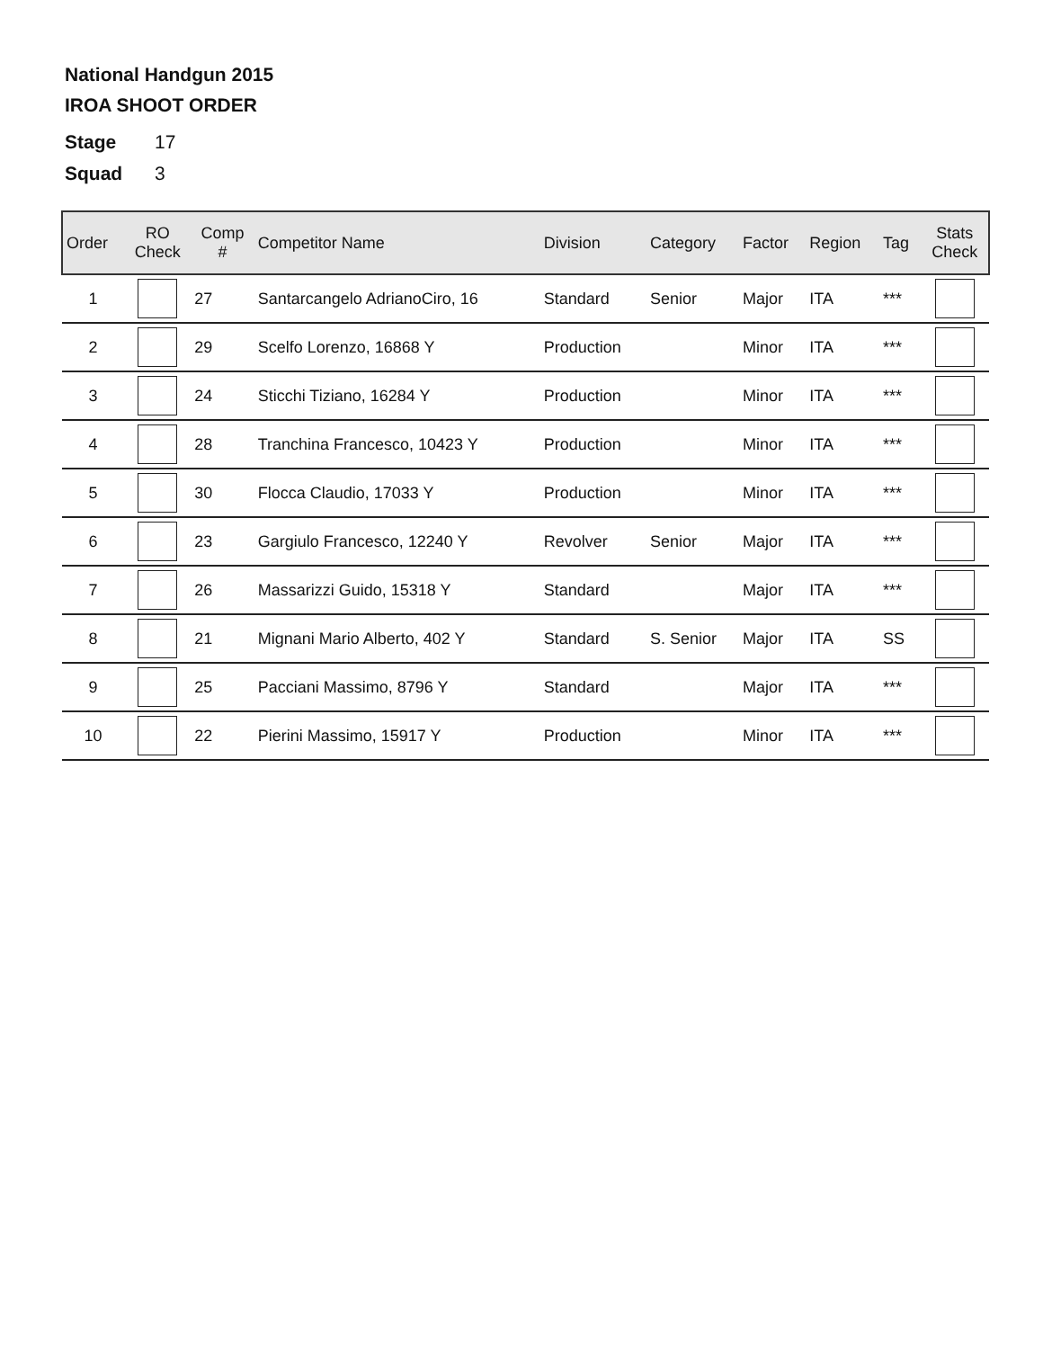National Handgun 2015
IROA SHOOT ORDER
Stage 17
Squad 3
| Order | RO Check | Comp # | Competitor Name | Division | Category | Factor | Region | Tag | Stats Check |
| --- | --- | --- | --- | --- | --- | --- | --- | --- | --- |
| 1 | | 27 | Santarcangelo AdrianoCiro, 16 | Standard | Senior | Major | ITA | *** | |
| 2 | | 29 | Scelfo Lorenzo, 16868 Y | Production | | Minor | ITA | *** | |
| 3 | | 24 | Sticchi Tiziano, 16284 Y | Production | | Minor | ITA | *** | |
| 4 | | 28 | Tranchina Francesco, 10423 Y | Production | | Minor | ITA | *** | |
| 5 | | 30 | Flocca Claudio, 17033 Y | Production | | Minor | ITA | *** | |
| 6 | | 23 | Gargiulo Francesco, 12240 Y | Revolver | Senior | Major | ITA | *** | |
| 7 | | 26 | Massarizzi Guido, 15318 Y | Standard | | Major | ITA | *** | |
| 8 | | 21 | Mignani Mario Alberto, 402 Y | Standard | S. Senior | Major | ITA | SS | |
| 9 | | 25 | Pacciani Massimo, 8796 Y | Standard | | Major | ITA | *** | |
| 10 | | 22 | Pierini Massimo, 15917 Y | Production | | Minor | ITA | *** | |